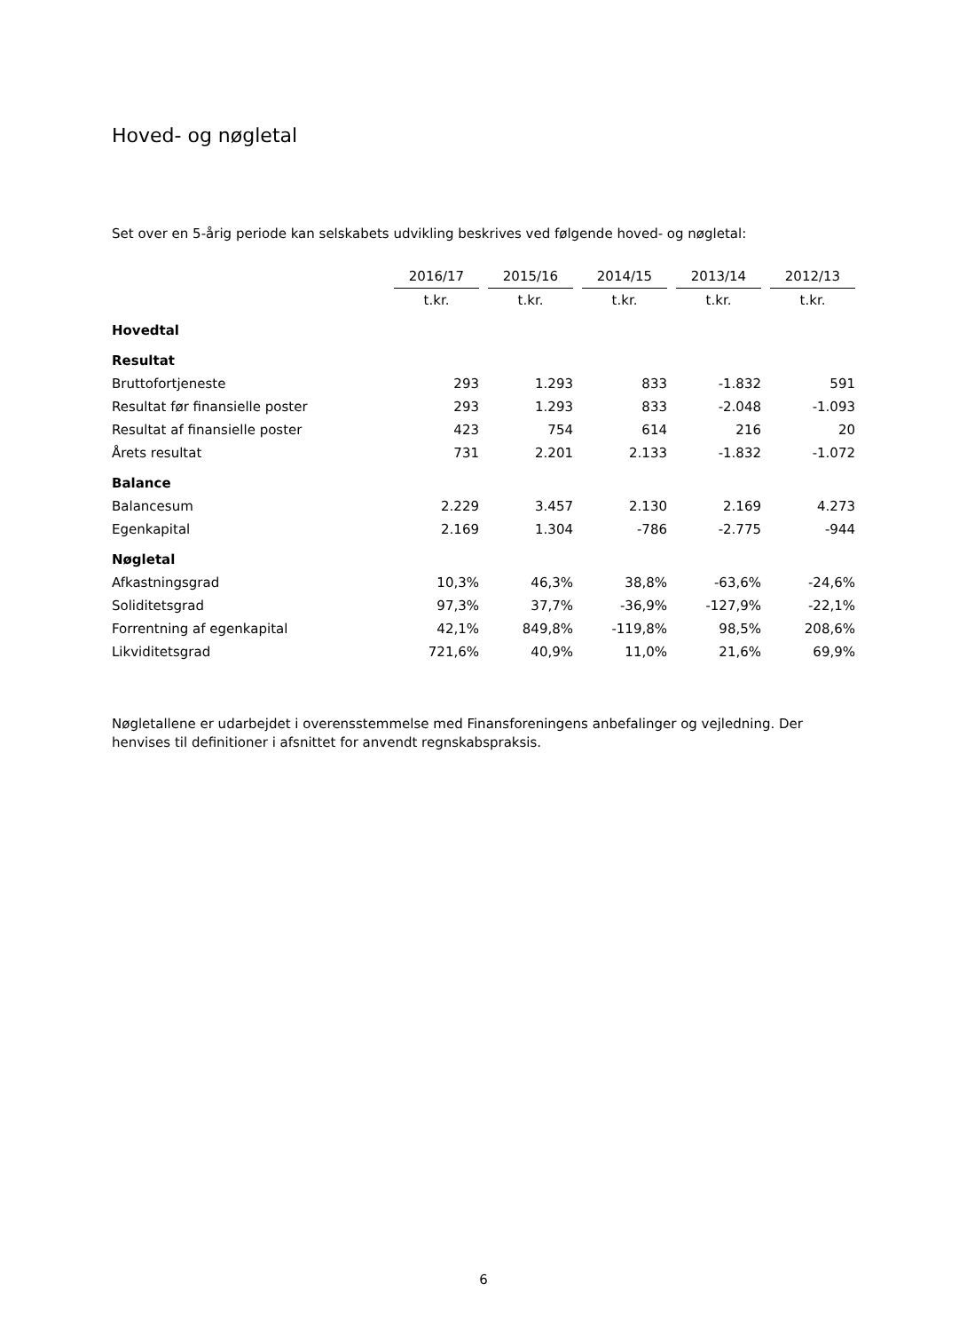Hoved- og nøgletal
Set over en 5-årig periode kan selskabets udvikling beskrives ved følgende hoved- og nøgletal:
| | 2016/17 | | 2015/16 | | 2014/15 | | 2013/14 | | 2012/13 |
| --- | --- | --- | --- | --- | --- | --- | --- | --- | --- |
| | t.kr. | | t.kr. | | t.kr. | | t.kr. | | t.kr. |
| Hovedtal | | | | | | | | | |
| Resultat | | | | | | | | | |
| Bruttofortjeneste | 293 | | 1.293 | | 833 | | -1.832 | | 591 |
| Resultat før finansielle poster | 293 | | 1.293 | | 833 | | -2.048 | | -1.093 |
| Resultat af finansielle poster | 423 | | 754 | | 614 | | 216 | | 20 |
| Årets resultat | 731 | | 2.201 | | 2.133 | | -1.832 | | -1.072 |
| Balance | | | | | | | | | |
| Balancesum | 2.229 | | 3.457 | | 2.130 | | 2.169 | | 4.273 |
| Egenkapital | 2.169 | | 1.304 | | -786 | | -2.775 | | -944 |
| Nøgletal | | | | | | | | | |
| Afkastningsgrad | 10,3% | | 46,3% | | 38,8% | | -63,6% | | -24,6% |
| Soliditetsgrad | 97,3% | | 37,7% | | -36,9% | | -127,9% | | -22,1% |
| Forrentning af egenkapital | 42,1% | | 849,8% | | -119,8% | | 98,5% | | 208,6% |
| Likviditetsgrad | 721,6% | | 40,9% | | 11,0% | | 21,6% | | 69,9% |
Nøgletallene er udarbejdet i overensstemmelse med Finansforeningens anbefalinger og vejledning. Der henvises til definitioner i afsnittet for anvendt regnskabspraksis.
6